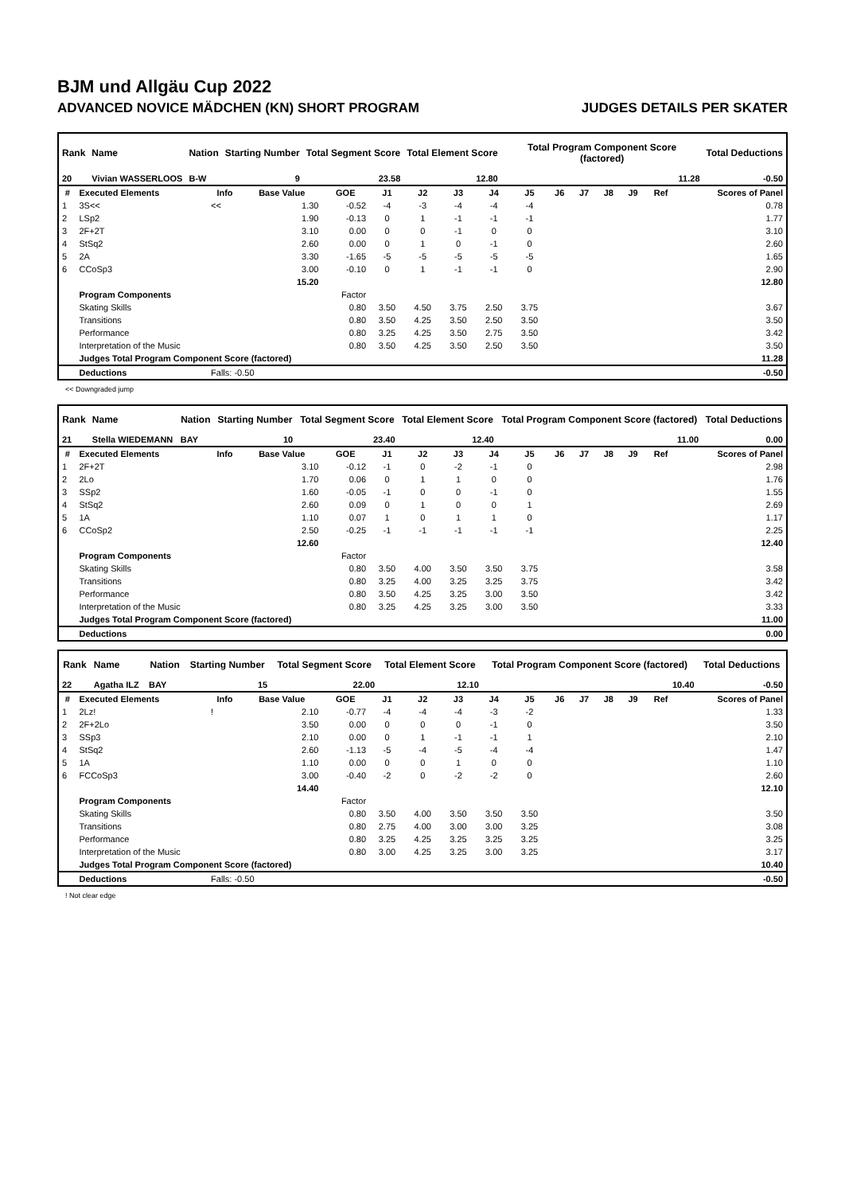BJM und Allgäu Cup 2022
ADVANCED NOVICE MÄDCHEN (KN) SHORT PROGRAM JUDGES DETAILS PER SKATER
| Rank | Name | Nation | Starting Number | Total Segment Score | Total Element Score | Total Program Component Score (factored) | Total Deductions |
| --- | --- | --- | --- | --- | --- | --- | --- |
| 20 | Vivian WASSERLOOS | B-W | 9 | 23.58 | 12.80 | 11.28 | -0.50 |
| # | Executed Elements | Info | Base Value | GOE | J1 | J2 | J3 | J4 | J5 | J6 | J7 | J8 | J9 | Ref | Scores of Panel |
| --- | --- | --- | --- | --- | --- | --- | --- | --- | --- | --- | --- | --- | --- | --- | --- |
| 1 | 3S<< | << | 1.30 | -0.52 | -4 | -3 | -4 | -4 | -4 | | | | | | 0.78 |
| 2 | LSp2 | | 1.90 | -0.13 | 0 | 1 | -1 | -1 | -1 | | | | | | 1.77 |
| 3 | 2F+2T | | 3.10 | 0.00 | 0 | 0 | -1 | 0 | 0 | | | | | | 3.10 |
| 4 | StSq2 | | 2.60 | 0.00 | 0 | 1 | 0 | -1 | 0 | | | | | | 2.60 |
| 5 | 2A | | 3.30 | -1.65 | -5 | -5 | -5 | -5 | -5 | | | | | | 1.65 |
| 6 | CCoSp3 | | 3.00 | -0.10 | 0 | 1 | -1 | -1 | 0 | | | | | | 2.90 |
| | | | 15.20 | | | | | | | | | | | | 12.80 |
| | Program Components | | | Factor | | | | | | | | | | | |
| | Skating Skills | | | 0.80 | 3.50 | 4.50 | 3.75 | 2.50 | 3.75 | | | | | | 3.67 |
| | Transitions | | | 0.80 | 3.50 | 4.25 | 3.50 | 2.50 | 3.50 | | | | | | 3.50 |
| | Performance | | | 0.80 | 3.25 | 4.25 | 3.50 | 2.75 | 3.50 | | | | | | 3.42 |
| | Interpretation of the Music | | | 0.80 | 3.50 | 4.25 | 3.50 | 2.50 | 3.50 | | | | | | 3.50 |
| | Judges Total Program Component Score (factored) | | | | | | | | | | | | | | 11.28 |
| | Deductions | Falls: -0.50 | | | | | | | | | | | | | -0.50 |
<< Downgraded jump
| Rank | Name | Nation | Starting Number | Total Segment Score | Total Element Score | Total Program Component Score (factored) | Total Deductions |
| --- | --- | --- | --- | --- | --- | --- | --- |
| 21 | Stella WIEDEMANN | BAY | 10 | 23.40 | 12.40 | 11.00 | 0.00 |
| # | Executed Elements | Info | Base Value | GOE | J1 | J2 | J3 | J4 | J5 | J6 | J7 | J8 | J9 | Ref | Scores of Panel |
| --- | --- | --- | --- | --- | --- | --- | --- | --- | --- | --- | --- | --- | --- | --- | --- |
| 1 | 2F+2T | | 3.10 | -0.12 | -1 | 0 | -2 | -1 | 0 | | | | | | 2.98 |
| 2 | 2Lo | | 1.70 | 0.06 | 0 | 1 | 1 | 0 | 0 | | | | | | 1.76 |
| 3 | SSp2 | | 1.60 | -0.05 | -1 | 0 | 0 | -1 | 0 | | | | | | 1.55 |
| 4 | StSq2 | | 2.60 | 0.09 | 0 | 1 | 0 | 0 | 1 | | | | | | 2.69 |
| 5 | 1A | | 1.10 | 0.07 | 1 | 0 | 1 | 1 | 0 | | | | | | 1.17 |
| 6 | CCoSp2 | | 2.50 | -0.25 | -1 | -1 | -1 | -1 | -1 | | | | | | 2.25 |
| | | | 12.60 | | | | | | | | | | | | 12.40 |
| | Program Components | | | Factor | | | | | | | | | | | |
| | Skating Skills | | | 0.80 | 3.50 | 4.00 | 3.50 | 3.50 | 3.75 | | | | | | 3.58 |
| | Transitions | | | 0.80 | 3.25 | 4.00 | 3.25 | 3.25 | 3.75 | | | | | | 3.42 |
| | Performance | | | 0.80 | 3.50 | 4.25 | 3.25 | 3.00 | 3.50 | | | | | | 3.42 |
| | Interpretation of the Music | | | 0.80 | 3.25 | 4.25 | 3.25 | 3.00 | 3.50 | | | | | | 3.33 |
| | Judges Total Program Component Score (factored) | | | | | | | | | | | | | | 11.00 |
| | Deductions | | | | | | | | | | | | | | 0.00 |
| Rank | Name | Nation | Starting Number | Total Segment Score | Total Element Score | Total Program Component Score (factored) | Total Deductions |
| --- | --- | --- | --- | --- | --- | --- | --- |
| 22 | Agatha ILZ | BAY | 15 | 22.00 | 12.10 | 10.40 | -0.50 |
| # | Executed Elements | Info | Base Value | GOE | J1 | J2 | J3 | J4 | J5 | J6 | J7 | J8 | J9 | Ref | Scores of Panel |
| --- | --- | --- | --- | --- | --- | --- | --- | --- | --- | --- | --- | --- | --- | --- | --- |
| 1 | 2Lz! | ! | 2.10 | -0.77 | -4 | -4 | -4 | -3 | -2 | | | | | | 1.33 |
| 2 | 2F+2Lo | | 3.50 | 0.00 | 0 | 0 | 0 | -1 | 0 | | | | | | 3.50 |
| 3 | SSp3 | | 2.10 | 0.00 | 0 | 1 | -1 | -1 | 1 | | | | | | 2.10 |
| 4 | StSq2 | | 2.60 | -1.13 | -5 | -4 | -5 | -4 | -4 | | | | | | 1.47 |
| 5 | 1A | | 1.10 | 0.00 | 0 | 0 | 1 | 0 | 0 | | | | | | 1.10 |
| 6 | FCCoSp3 | | 3.00 | -0.40 | -2 | 0 | -2 | -2 | 0 | | | | | | 2.60 |
| | | | 14.40 | | | | | | | | | | | | 12.10 |
| | Program Components | | | Factor | | | | | | | | | | | |
| | Skating Skills | | | 0.80 | 3.50 | 4.00 | 3.50 | 3.50 | 3.50 | | | | | | 3.50 |
| | Transitions | | | 0.80 | 2.75 | 4.00 | 3.00 | 3.00 | 3.25 | | | | | | 3.08 |
| | Performance | | | 0.80 | 3.25 | 4.25 | 3.25 | 3.25 | 3.25 | | | | | | 3.25 |
| | Interpretation of the Music | | | 0.80 | 3.00 | 4.25 | 3.25 | 3.00 | 3.25 | | | | | | 3.17 |
| | Judges Total Program Component Score (factored) | | | | | | | | | | | | | | 10.40 |
| | Deductions | Falls: -0.50 | | | | | | | | | | | | | -0.50 |
! Not clear edge